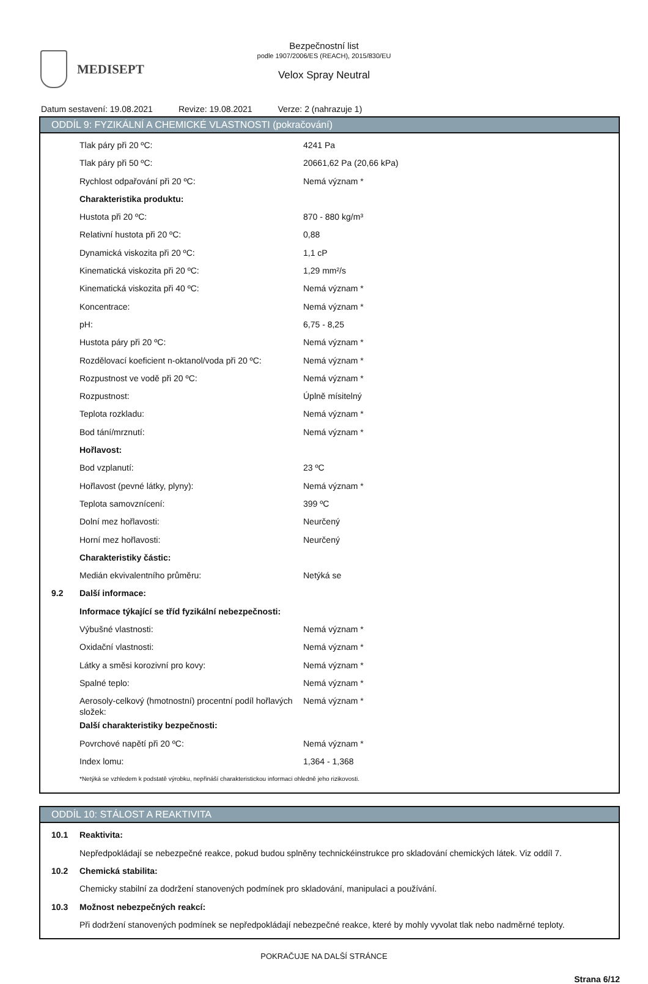MEDISEPT
Bezpečnostní list
podle 1907/2006/ES (REACH), 2015/830/EU
Velox Spray Neutral
Datum sestavení: 19.08.2021 Revize: 19.08.2021 Verze: 2 (nahrazuje 1)
ODDÍL 9: FYZIKÁLNÍ A CHEMICKÉ VLASTNOSTI (pokračování)
| | Tlak páry při 20 ºC: | 4241 Pa |
| | Tlak páry při 50 ºC: | 20661,62 Pa (20,66 kPa) |
| | Rychlost odpařování při 20 ºC: | Nemá význam * |
| | Charakteristika produktu: | |
| | Hustota při 20 ºC: | 870 - 880 kg/m³ |
| | Relativní hustota při 20 ºC: | 0,88 |
| | Dynamická viskozita při 20 ºC: | 1,1 cP |
| | Kinematická viskozita při 20 ºC: | 1,29 mm²/s |
| | Kinematická viskozita při 40 ºC: | Nemá význam * |
| | Koncentrace: | Nemá význam * |
| | pH: | 6,75 - 8,25 |
| | Hustota páry při 20 ºC: | Nemá význam * |
| | Rozdělovací koeficient n-oktanol/voda při 20 ºC: | Nemá význam * |
| | Rozpustnost ve vodě při 20 ºC: | Nemá význam * |
| | Rozpustnost: | Úplně mísitelný |
| | Teplota rozkladu: | Nemá význam * |
| | Bod tání/mrznutí: | Nemá význam * |
| | Hořlavost: | |
| | Bod vzplanutí: | 23 ºC |
| | Hořlavost (pevné látky, plyny): | Nemá význam * |
| | Teplota samovznícení: | 399 ºC |
| | Dolní mez hořlavosti: | Neurčený |
| | Horní mez hořlavosti: | Neurčený |
| | Charakteristiky částic: | |
| | Medián ekvivalentního průměru: | Netýká se |
| 9.2 | Další informace: | |
| | Informace týkající se tříd fyzikální nebezpečnosti: | |
| | Výbušné vlastnosti: | Nemá význam * |
| | Oxidační vlastnosti: | Nemá význam * |
| | Látky a směsi korozivní pro kovy: | Nemá význam * |
| | Spalné teplo: | Nemá význam * |
| | Aerosoly-celkový (hmotnostní) procentní podíl hořlavých složek: | Nemá význam * |
| | Další charakteristiky bezpečnosti: | |
| | Povrchové napětí při 20 ºC: | Nemá význam * |
| | Index lomu: | 1,364 - 1,368 |
| | *Netýká se vzhledem k podstatě výrobku, nepřináší charakteristickou informaci ohledně jeho rizikovosti. | |
ODDÍL 10: STÁLOST A REAKTIVITA
| 10.1 | Reaktivita: |
| | Nepředpokládají se nebezpečné reakce, pokud budou splněny technickéinstrukce pro skladování chemických látek. Viz oddíl 7. |
| 10.2 | Chemická stabilita: |
| | Chemicky stabilní za dodržení stanovených podmínek pro skladování, manipulaci a používání. |
| 10.3 | Možnost nebezpečných reakcí: |
| | Při dodržení stanovených podmínek se nepředpokládají nebezpečné reakce, které by mohly vyvolat tlak nebo nadměrné teploty. |
POKRAČUJE NA DALŠÍ STRÁNCE
Strana 6/12